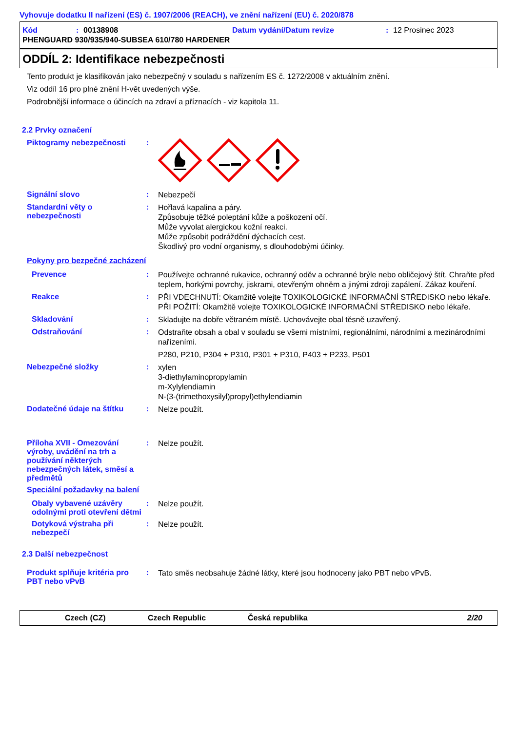Vyhovuje dodatku II nařízení (ES) č. 1907/2006 (REACH), ve znění nařízení (EU) č. 2020/878
Kód: 00138908 Datum vydání/Datum revize: 12 Prosinec 2023
PHENGUARD 930/935/940-SUBSEA 610/780 HARDENER
ODDÍL 2: Identifikace nebezpečnosti
Tento produkt je klasifikován jako nebezpečný v souladu s nařízením ES č. 1272/2008 v aktuálním znění.
Viz oddíl 16 pro plné znění H-vět uvedených výše.
Podrobnější informace o účincích na zdraví a příznacích - viz kapitola 11.
2.2 Prvky označení
Piktogramy nebezpečnosti :
Signální slovo :
Nebezpečí
Standardní věty o nebezpečnosti
:
Hořlavá kapalina a páry.
Způsobuje těžké poleptání kůže a poškození očí.
Může vyvolat alergickou kožní reakci.
Může způsobit podráždění dýchacích cest.
Škodlivý pro vodní organismy, s dlouhodobými účinky.
Pokyny pro bezpečné zacházení
Prevence :
Používejte ochranné rukavice, ochranný oděv a ochranné brýle nebo obličejový štít. Chraňte před teplem, horkými povrchy, jiskrami, otevřeným ohněm a jinými zdroji zapálení. Zákaz kouření.
Reakce :
PŘI VDECHNUTÍ: Okamžitě volejte TOXIKOLOGICKÉ INFORMAČNÍ STŘEDISKO nebo lékaře. PŘI POŽITÍ: Okamžitě volejte TOXIKOLOGICKÉ INFORMAČNÍ STŘEDISKO nebo lékaře.
Skladování :
Skladujte na dobře větraném místě. Uchovávejte obal těsně uzavřený.
Odstraňování :
Odstraňte obsah a obal v souladu se všemi místními, regionálními, národními a mezinárodními nařízeními.
P280, P210, P304 + P310, P301 + P310, P403 + P233, P501
Nebezpečné složky :
xylen
3-diethylaminopropylamin
m-Xylylendiamin
N-(3-(trimethoxysilyl)propyl)ethylendiamin
Dodatečné údaje na štítku :
Nelze použít.
Příloha XVII - Omezování výroby, uvádění na trh a používání některých nebezpečných látek, směsí a předmětů
:
Nelze použít.
Speciální požadavky na balení
Obaly vybavené uzávěry odolnými proti otevření dětmi
:
Nelze použít.
Dotyková výstraha při nebezpečí
:
Nelze použít.
2.3 Další nebezpečnost
Produkt splňuje kritéria pro PBT nebo vPvB
:
Tato směs neobsahuje žádné látky, které jsou hodnoceny jako PBT nebo vPvB.
Czech (CZ) Czech Republic Česká republika 2/20